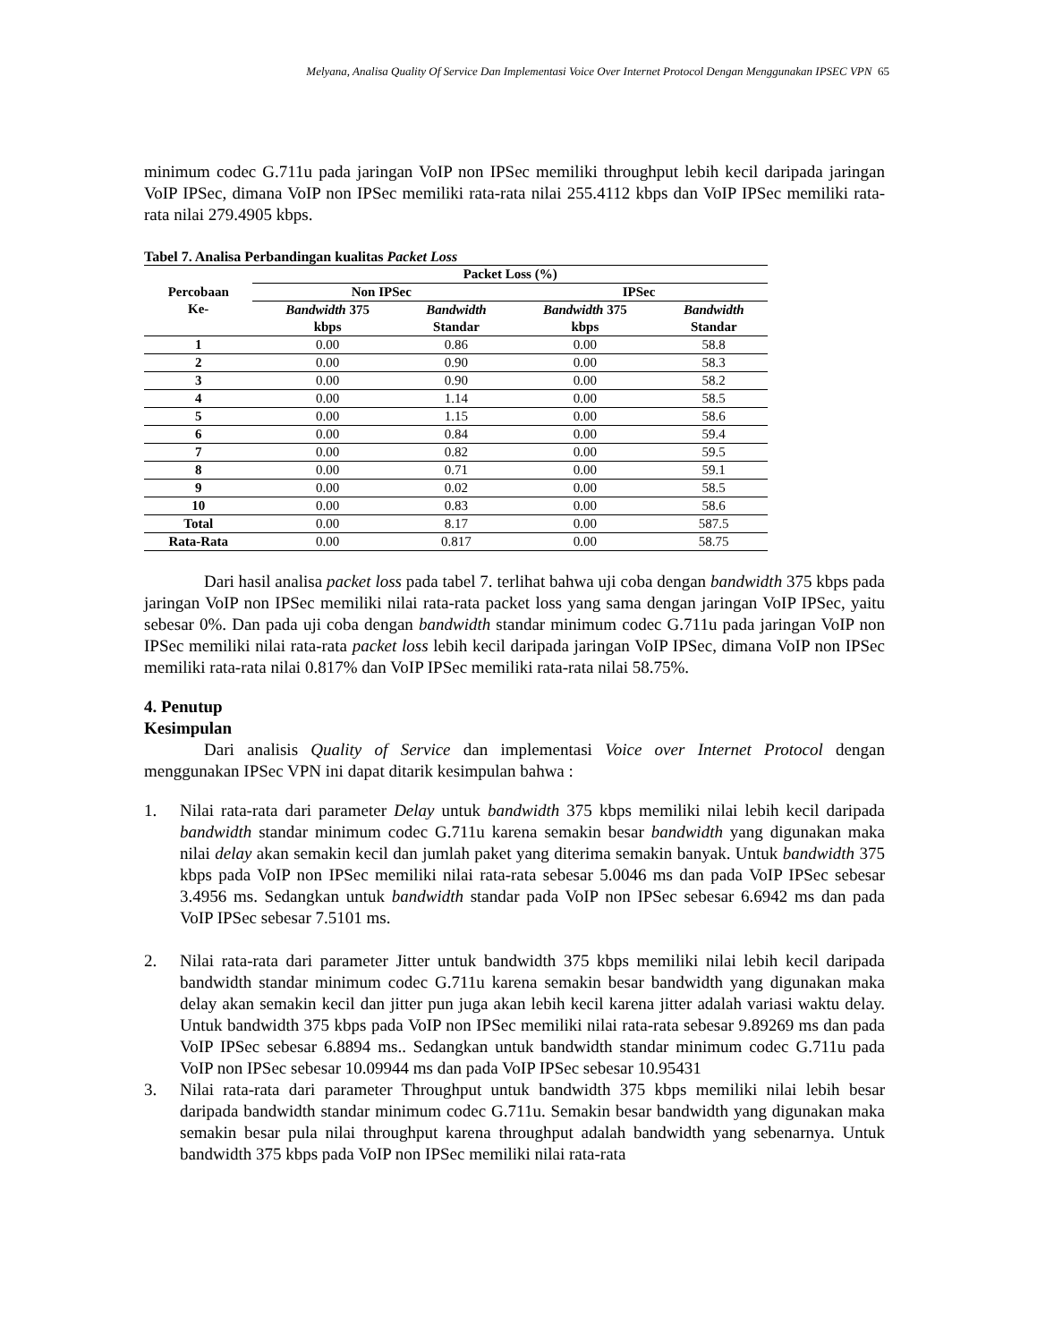Melyana, Analisa Quality Of Service Dan Implementasi Voice Over Internet Protocol Dengan Menggunakan IPSEC VPN 65
minimum codec G.711u pada jaringan VoIP non IPSec memiliki throughput lebih kecil daripada jaringan VoIP IPSec, dimana VoIP non IPSec memiliki rata-rata nilai 255.4112 kbps dan VoIP IPSec memiliki rata-rata nilai 279.4905 kbps.
Tabel 7. Analisa Perbandingan kualitas Packet Loss
| Percobaan Ke- | Packet Loss (%) | | | |
| --- | --- | --- | --- | --- |
| | Non IPSec | | IPSec | |
| | Bandwidth 375 kbps | Bandwidth Standar | Bandwidth 375 kbps | Bandwidth Standar |
| 1 | 0.00 | 0.86 | 0.00 | 58.8 |
| 2 | 0.00 | 0.90 | 0.00 | 58.3 |
| 3 | 0.00 | 0.90 | 0.00 | 58.2 |
| 4 | 0.00 | 1.14 | 0.00 | 58.5 |
| 5 | 0.00 | 1.15 | 0.00 | 58.6 |
| 6 | 0.00 | 0.84 | 0.00 | 59.4 |
| 7 | 0.00 | 0.82 | 0.00 | 59.5 |
| 8 | 0.00 | 0.71 | 0.00 | 59.1 |
| 9 | 0.00 | 0.02 | 0.00 | 58.5 |
| 10 | 0.00 | 0.83 | 0.00 | 58.6 |
| Total | 0.00 | 8.17 | 0.00 | 587.5 |
| Rata-Rata | 0.00 | 0.817 | 0.00 | 58.75 |
Dari hasil analisa packet loss pada tabel 7. terlihat bahwa uji coba dengan bandwidth 375 kbps pada jaringan VoIP non IPSec memiliki nilai rata-rata packet loss yang sama dengan jaringan VoIP IPSec, yaitu sebesar 0%. Dan pada uji coba dengan bandwidth standar minimum codec G.711u pada jaringan VoIP non IPSec memiliki nilai rata-rata packet loss lebih kecil daripada jaringan VoIP IPSec, dimana VoIP non IPSec memiliki rata-rata nilai 0.817% dan VoIP IPSec memiliki rata-rata nilai 58.75%.
4. Penutup
Kesimpulan
Dari analisis Quality of Service dan implementasi Voice over Internet Protocol dengan menggunakan IPSec VPN ini dapat ditarik kesimpulan bahwa :
1. Nilai rata-rata dari parameter Delay untuk bandwidth 375 kbps memiliki nilai lebih kecil daripada bandwidth standar minimum codec G.711u karena semakin besar bandwidth yang digunakan maka nilai delay akan semakin kecil dan jumlah paket yang diterima semakin banyak. Untuk bandwidth 375 kbps pada VoIP non IPSec memiliki nilai rata-rata sebesar 5.0046 ms dan pada VoIP IPSec sebesar 3.4956 ms. Sedangkan untuk bandwidth standar pada VoIP non IPSec sebesar 6.6942 ms dan pada VoIP IPSec sebesar 7.5101 ms.
2. Nilai rata-rata dari parameter Jitter untuk bandwidth 375 kbps memiliki nilai lebih kecil daripada bandwidth standar minimum codec G.711u karena semakin besar bandwidth yang digunakan maka delay akan semakin kecil dan jitter pun juga akan lebih kecil karena jitter adalah variasi waktu delay. Untuk bandwidth 375 kbps pada VoIP non IPSec memiliki nilai rata-rata sebesar 9.89269 ms dan pada VoIP IPSec sebesar 6.8894 ms.. Sedangkan untuk bandwidth standar minimum codec G.711u pada VoIP non IPSec sebesar 10.09944 ms dan pada VoIP IPSec sebesar 10.95431
3. Nilai rata-rata dari parameter Throughput untuk bandwidth 375 kbps memiliki nilai lebih besar daripada bandwidth standar minimum codec G.711u. Semakin besar bandwidth yang digunakan maka semakin besar pula nilai throughput karena throughput adalah bandwidth yang sebenarnya. Untuk bandwidth 375 kbps pada VoIP non IPSec memiliki nilai rata-rata